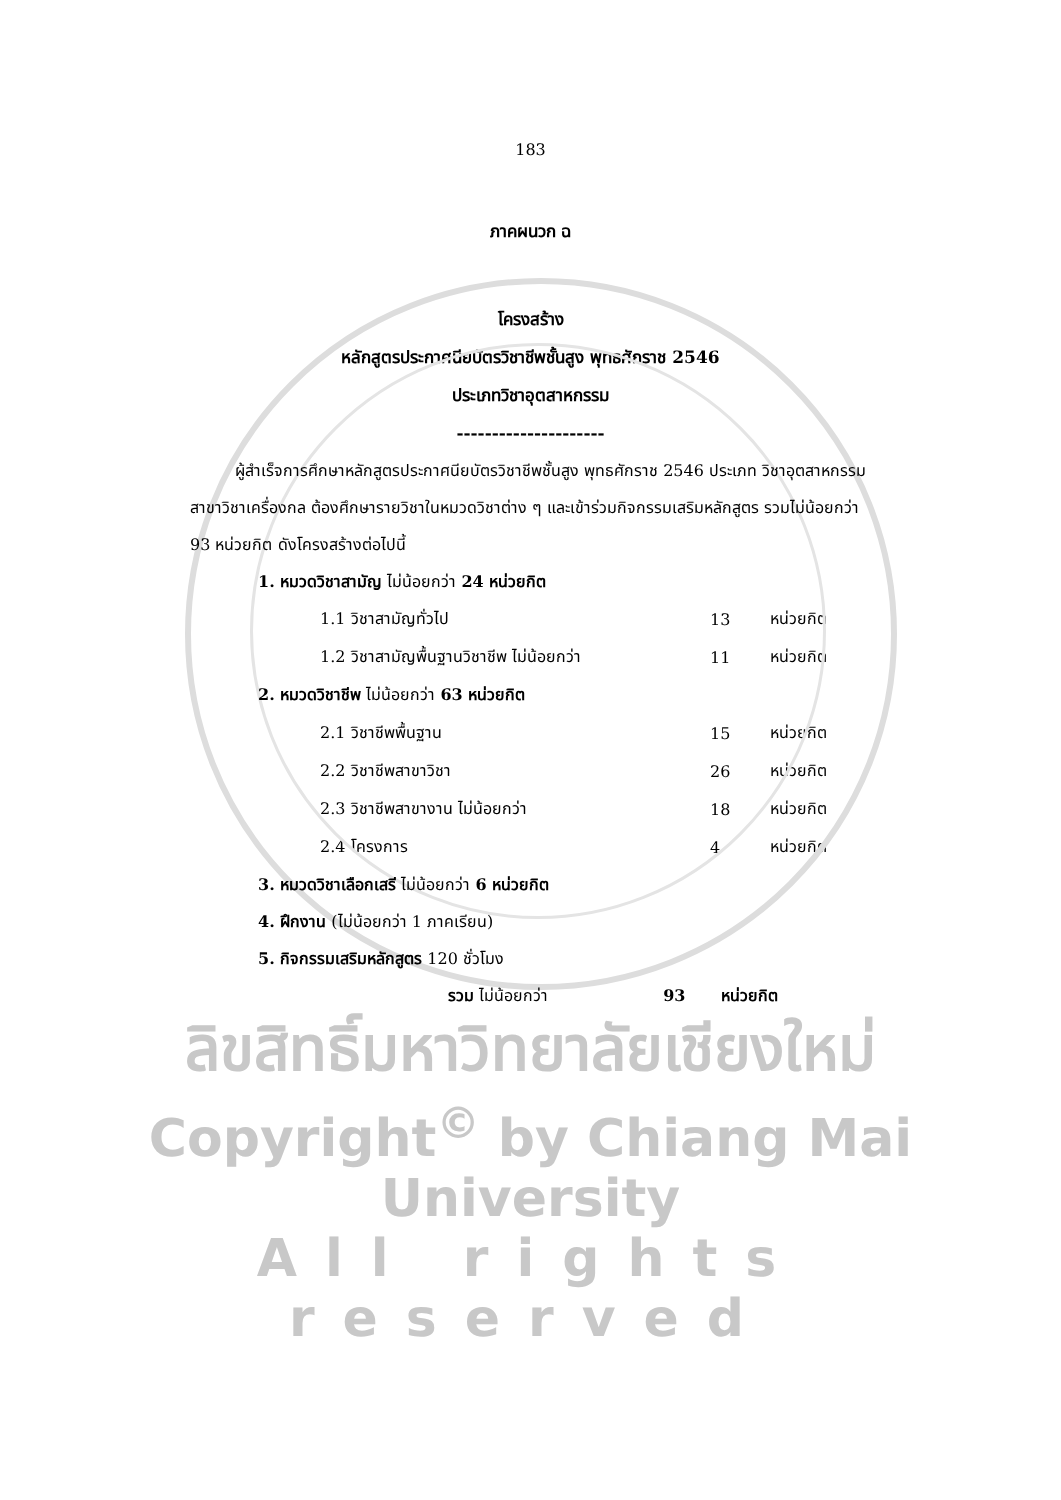183
ภาคผนวก ฉ
โครงสร้าง
หลักสูตรประกาศนียบัตรวิชาชีพชั้นสูง พุทธศักราช 2546
ประเภทวิชาอุตสาหกรรม
---------------------
ผู้สำเร็จการศึกษาหลักสูตรประกาศนียบัตรวิชาชีพชั้นสูง พุทธศักราช 2546 ประเภท วิชาอุตสาหกรรม สาขาวิชาเครื่องกล ต้องศึกษารายวิชาในหมวดวิชาต่าง ๆ และเข้าร่วมกิจกรรมเสริมหลักสูตร รวมไม่น้อยกว่า 93 หน่วยกิต ดังโครงสร้างต่อไปนี้
1. หมวดวิชาสามัญ ไม่น้อยกว่า 24 หน่วยกิต
| 1.1 วิชาสามัญทั่วไป | 13 | หน่วยกิต |
| 1.2 วิชาสามัญพื้นฐานวิชาชีพ ไม่น้อยกว่า | 11 | หน่วยกิต |
| 2. หมวดวิชาชีพ ไม่น้อยกว่า 63 หน่วยกิต | | |
| 2.1 วิชาชีพพื้นฐาน | 15 | หน่วยกิต |
| 2.2 วิชาชีพสาขาวิชา | 26 | หน่วยกิต |
| 2.3 วิชาชีพสาขางาน ไม่น้อยกว่า | 18 | หน่วยกิต |
| 2.4 โครงการ | 4 | หน่วยกิต |
3. หมวดวิชาเลือกเสรี ไม่น้อยกว่า 6 หน่วยกิต
4. ฝึกงาน (ไม่น้อยกว่า 1 ภาคเรียน)
5. กิจกรรมเสริมหลักสูตร 120 ชั่วโมง
รวม ไม่น้อยกว่า 93 หน่วยกิต
ลิขสิทธิ์มหาวิทยาลัยเชียงใหม่
Copyright<sup>©</sup> by Chiang Mai University
All rights reserved